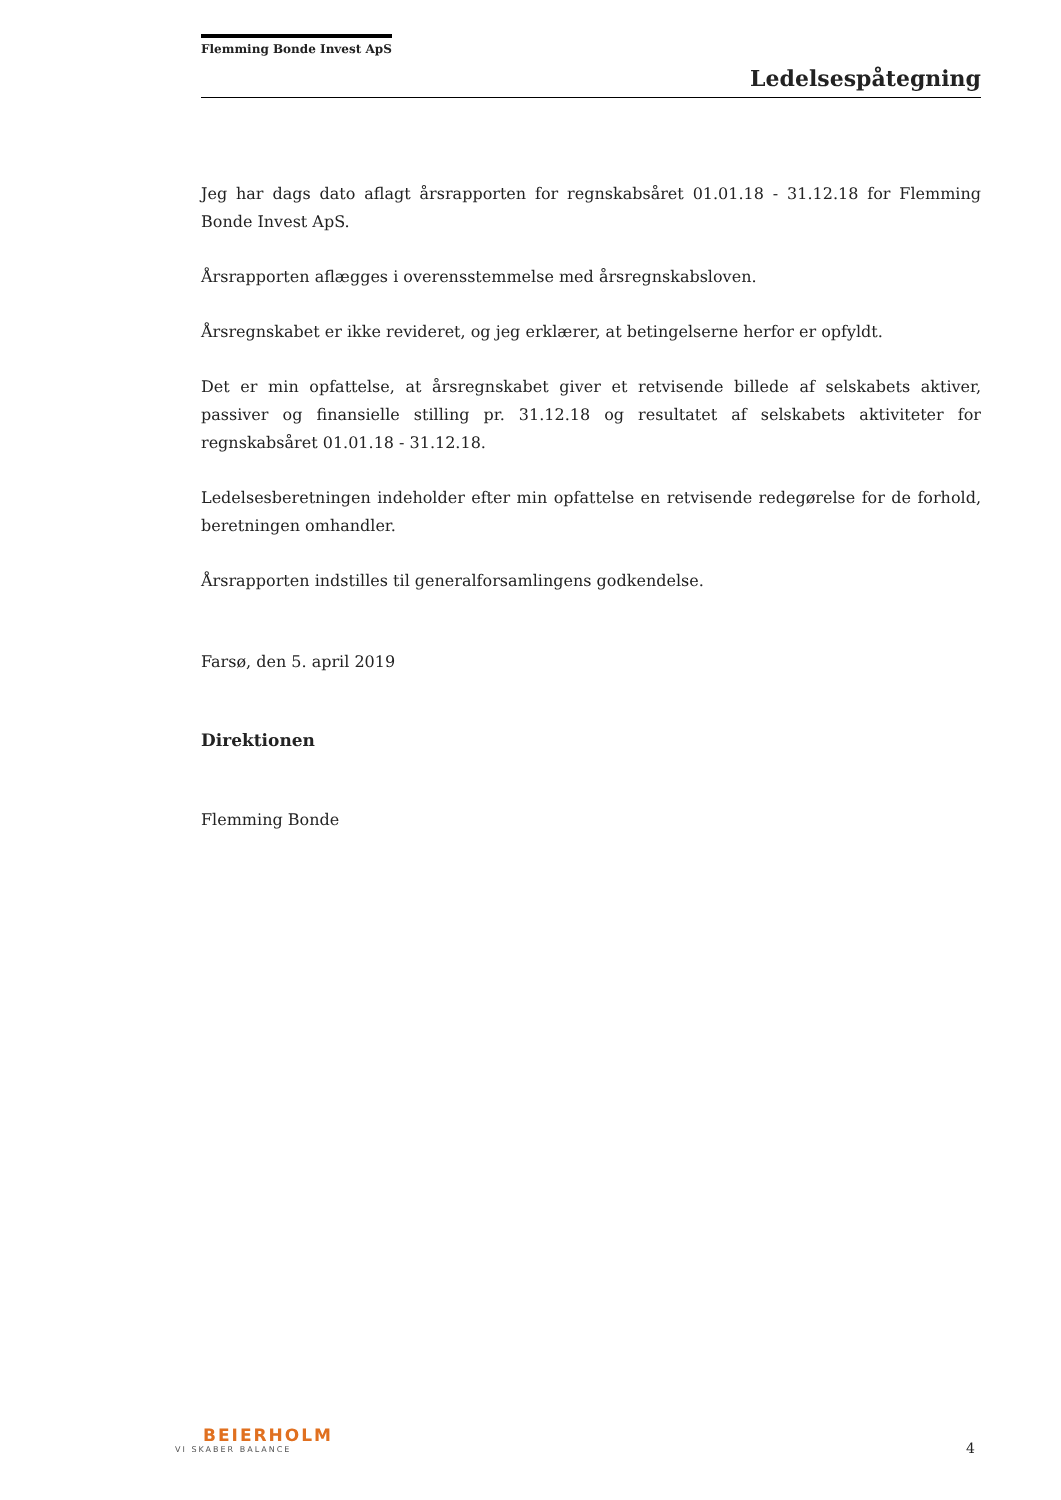Flemming Bonde Invest ApS
Ledelsespåtegning
Jeg har dags dato aflagt årsrapporten for regnskabsåret 01.01.18 - 31.12.18 for Flemming Bonde Invest ApS.
Årsrapporten aflægges i overensstemmelse med årsregnskabsloven.
Årsregnskabet er ikke revideret, og jeg erklærer, at betingelserne herfor er opfyldt.
Det er min opfattelse, at årsregnskabet giver et retvisende billede af selskabets aktiver, passiver og finansielle stilling pr. 31.12.18 og resultatet af selskabets aktiviteter for regnskabsåret 01.01.18 - 31.12.18.
Ledelsesberetningen indeholder efter min opfattelse en retvisende redegørelse for de forhold, beretningen omhandler.
Årsrapporten indstilles til generalforsamlingens godkendelse.
Farsø, den 5. april 2019
Direktionen
Flemming Bonde
BEIERHOLM
VI SKABER BALANCE
4